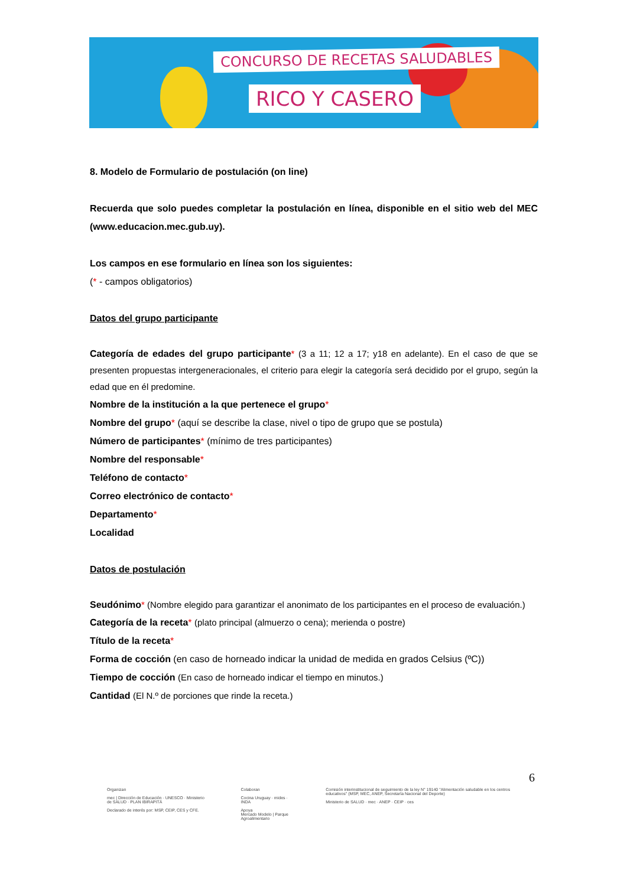CONCURSO DE RECETAS SALUDABLES
RICO Y CASERO
8. Modelo de Formulario de postulación (on line)
Recuerda que solo puedes completar la postulación en línea, disponible en el sitio web del MEC (www.educacion.mec.gub.uy).
Los campos en ese formulario en línea son los siguientes:
(* - campos obligatorios)
Datos del grupo participante
Categoría de edades del grupo participante* (3 a 11; 12 a 17; y18 en adelante). En el caso de que se presenten propuestas intergeneracionales, el criterio para elegir la categoría será decidido por el grupo, según la edad que en él predomine.
Nombre de la institución a la que pertenece el grupo*
Nombre del grupo* (aquí se describe la clase, nivel o tipo de grupo que se postula)
Número de participantes* (mínimo de tres participantes)
Nombre del responsable*
Teléfono de contacto*
Correo electrónico de contacto*
Departamento*
Localidad
Datos de postulación
Seudónimo* (Nombre elegido para garantizar el anonimato de los participantes en el proceso de evaluación.)
Categoría de la receta* (plato principal (almuerzo o cena); merienda o postre)
Título de la receta*
Forma de cocción (en caso de horneado indicar la unidad de medida en grados Celsius (ºC))
Tiempo de cocción (En caso de horneado indicar el tiempo en minutos.)
Cantidad (El N.º de porciones que rinde la receta.)
6
Organizan
mec | Dirección de Educación · UNESCO · Ministerio de SALUD · PLAN IBIRAPITÁ
Declarado de interés por: MSP, CEIP, CES y CFE.
Colaboran
Cocina Uruguay · mides · INDA
Apoya
Mercado Modelo | Parque Agroalimentario
Comisión interinstitucional de seguimiento de la ley N° 19140 "Alimentación saludable en los centros educativos" (MSP, MEC, ANEP, Secretaría Nacional del Deporte)
Ministerio de SALUD · mec · ANEP · CEIP · ces